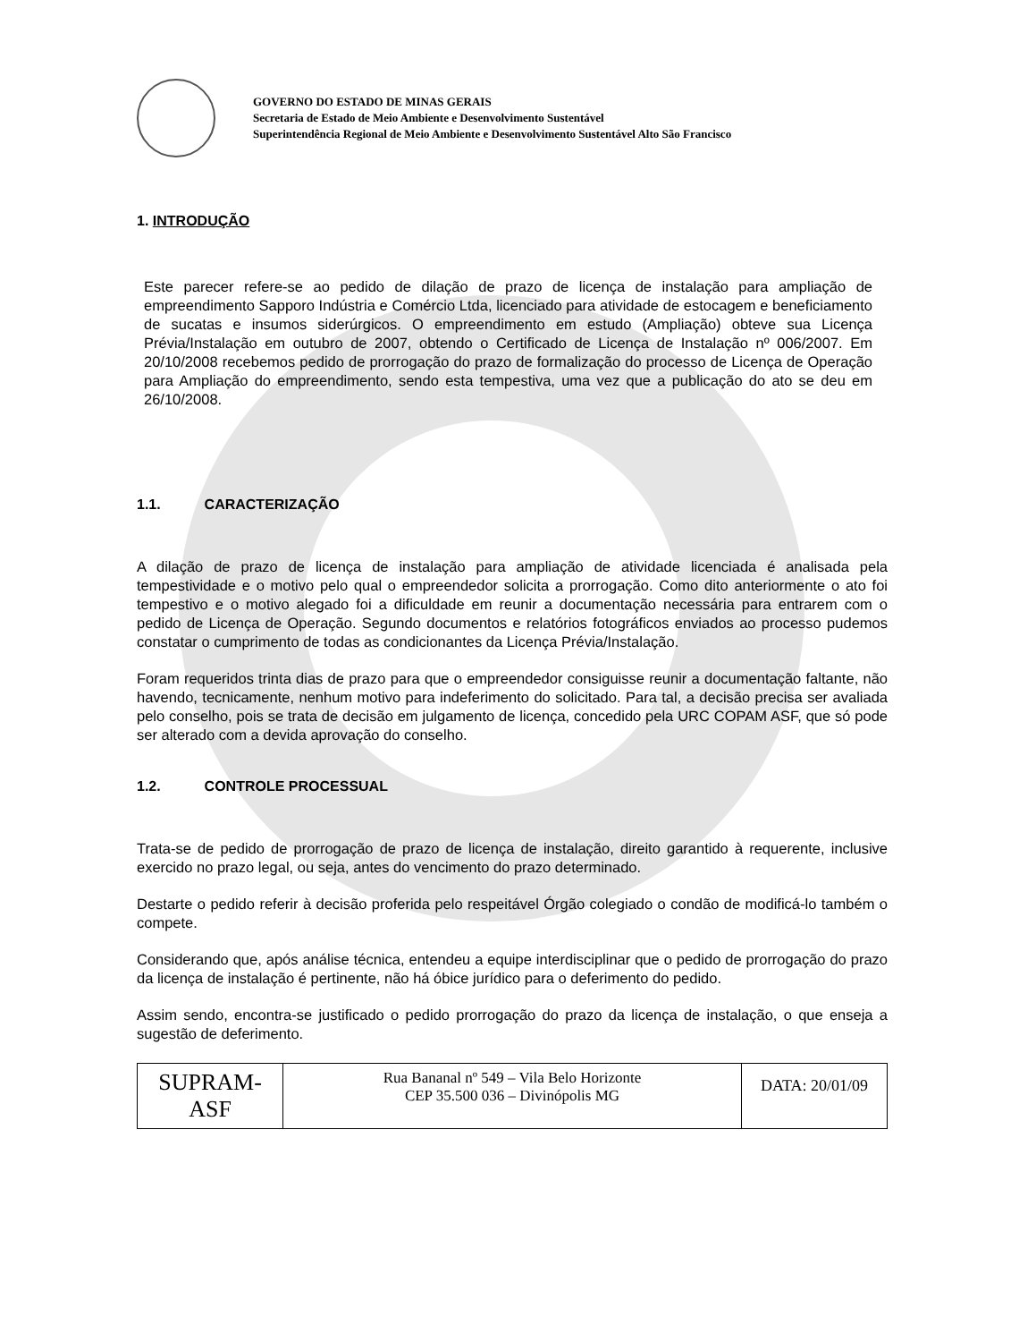GOVERNO DO ESTADO DE MINAS GERAIS
Secretaria de Estado de Meio Ambiente e Desenvolvimento Sustentável
Superintendência Regional de Meio Ambiente e Desenvolvimento Sustentável Alto São Francisco
1. INTRODUÇÃO
Este parecer refere-se ao pedido de dilação de prazo de licença de instalação para ampliação de empreendimento Sapporo Indústria e Comércio Ltda, licenciado para atividade de estocagem e beneficiamento de sucatas e insumos siderúrgicos. O empreendimento em estudo (Ampliação) obteve sua Licença Prévia/Instalação em outubro de 2007, obtendo o Certificado de Licença de Instalação nº 006/2007. Em 20/10/2008 recebemos pedido de prorrogação do prazo de formalização do processo de Licença de Operação para Ampliação do empreendimento, sendo esta tempestiva, uma vez que a publicação do ato se deu em 26/10/2008.
1.1. CARACTERIZAÇÃO
A dilação de prazo de licença de instalação para ampliação de atividade licenciada é analisada pela tempestividade e o motivo pelo qual o empreendedor solicita a prorrogação. Como dito anteriormente o ato foi tempestivo e o motivo alegado foi a dificuldade em reunir a documentação necessária para entrarem com o pedido de Licença de Operação. Segundo documentos e relatórios fotográficos enviados ao processo pudemos constatar o cumprimento de todas as condicionantes da Licença Prévia/Instalação.
Foram requeridos trinta dias de prazo para que o empreendedor consiguisse reunir a documentação faltante, não havendo, tecnicamente, nenhum motivo para indeferimento do solicitado. Para tal, a decisão precisa ser avaliada pelo conselho, pois se trata de decisão em julgamento de licença, concedido pela URC COPAM ASF, que só pode ser alterado com a devida aprovação do conselho.
1.2. CONTROLE PROCESSUAL
Trata-se de pedido de prorrogação de prazo de licença de instalação, direito garantido à requerente, inclusive exercido no prazo legal, ou seja, antes do vencimento do prazo determinado.
Destarte o pedido referir à decisão proferida pelo respeitável Órgão colegiado o condão de modificá-lo também o compete.
Considerando que, após análise técnica, entendeu a equipe interdisciplinar que o pedido de prorrogação do prazo da licença de instalação é pertinente, não há óbice jurídico para o deferimento do pedido.
Assim sendo, encontra-se justificado o pedido prorrogação do prazo da licença de instalação, o que enseja a sugestão de deferimento.
| SUPRAM-ASF | Rua Bananal nº 549 – Vila Belo Horizonte CEP 35.500 036 – Divinópolis MG | DATA: 20/01/09 |